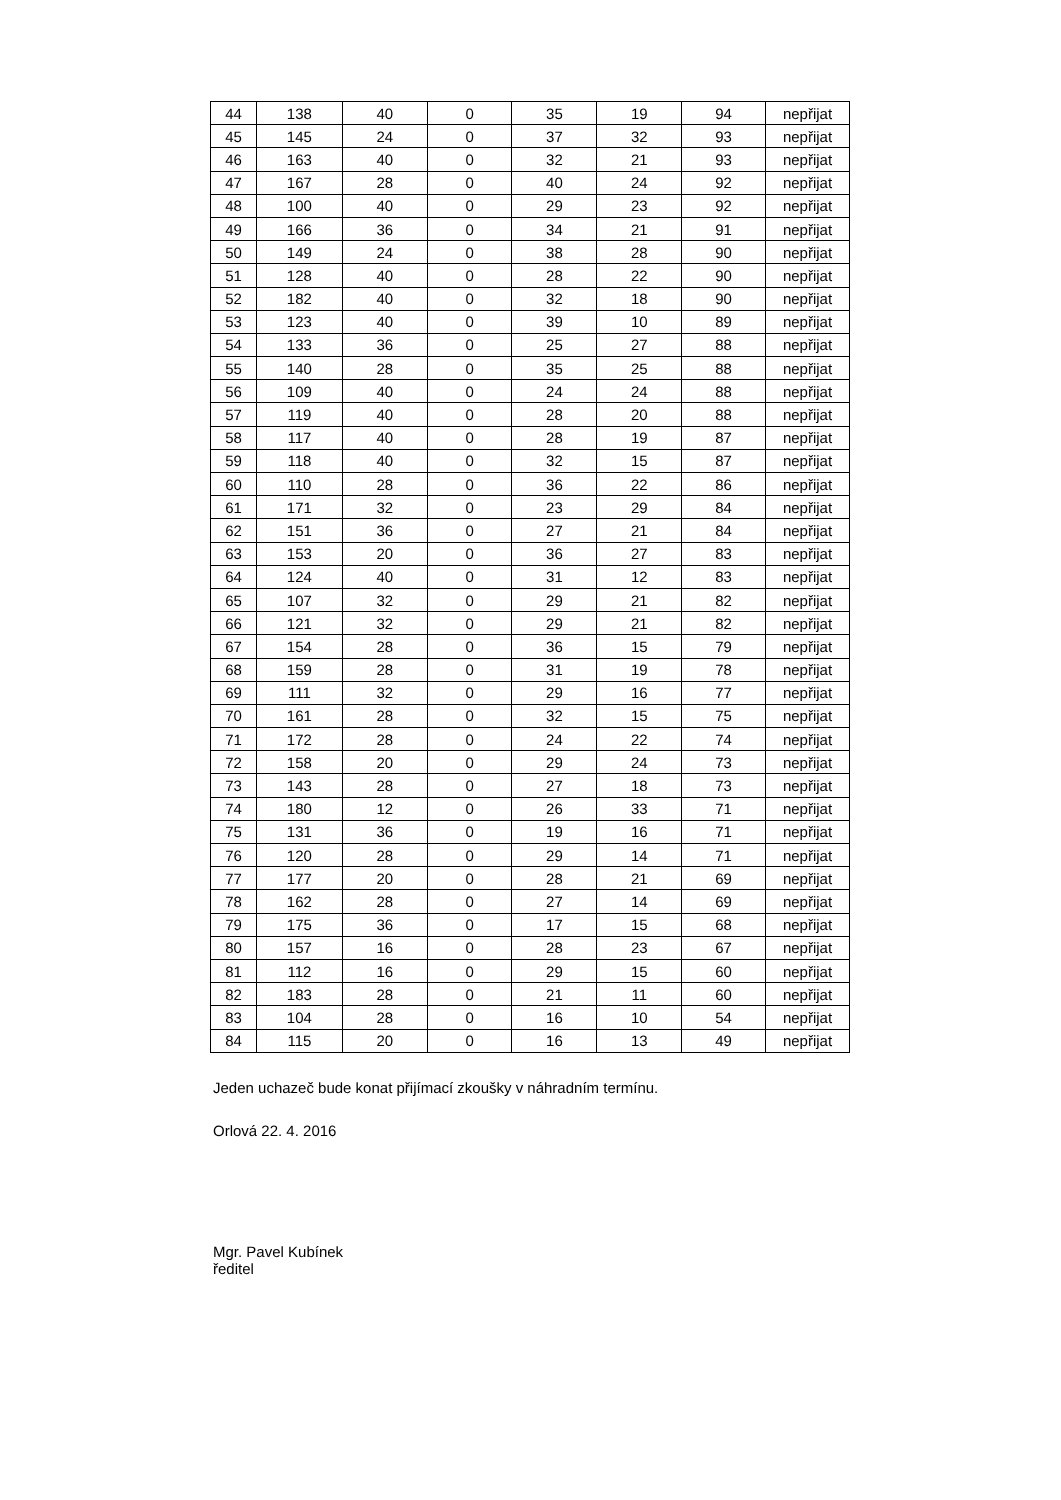| 44 | 138 | 40 | 0 | 35 | 19 | 94 | nepřijat |
| 45 | 145 | 24 | 0 | 37 | 32 | 93 | nepřijat |
| 46 | 163 | 40 | 0 | 32 | 21 | 93 | nepřijat |
| 47 | 167 | 28 | 0 | 40 | 24 | 92 | nepřijat |
| 48 | 100 | 40 | 0 | 29 | 23 | 92 | nepřijat |
| 49 | 166 | 36 | 0 | 34 | 21 | 91 | nepřijat |
| 50 | 149 | 24 | 0 | 38 | 28 | 90 | nepřijat |
| 51 | 128 | 40 | 0 | 28 | 22 | 90 | nepřijat |
| 52 | 182 | 40 | 0 | 32 | 18 | 90 | nepřijat |
| 53 | 123 | 40 | 0 | 39 | 10 | 89 | nepřijat |
| 54 | 133 | 36 | 0 | 25 | 27 | 88 | nepřijat |
| 55 | 140 | 28 | 0 | 35 | 25 | 88 | nepřijat |
| 56 | 109 | 40 | 0 | 24 | 24 | 88 | nepřijat |
| 57 | 119 | 40 | 0 | 28 | 20 | 88 | nepřijat |
| 58 | 117 | 40 | 0 | 28 | 19 | 87 | nepřijat |
| 59 | 118 | 40 | 0 | 32 | 15 | 87 | nepřijat |
| 60 | 110 | 28 | 0 | 36 | 22 | 86 | nepřijat |
| 61 | 171 | 32 | 0 | 23 | 29 | 84 | nepřijat |
| 62 | 151 | 36 | 0 | 27 | 21 | 84 | nepřijat |
| 63 | 153 | 20 | 0 | 36 | 27 | 83 | nepřijat |
| 64 | 124 | 40 | 0 | 31 | 12 | 83 | nepřijat |
| 65 | 107 | 32 | 0 | 29 | 21 | 82 | nepřijat |
| 66 | 121 | 32 | 0 | 29 | 21 | 82 | nepřijat |
| 67 | 154 | 28 | 0 | 36 | 15 | 79 | nepřijat |
| 68 | 159 | 28 | 0 | 31 | 19 | 78 | nepřijat |
| 69 | 111 | 32 | 0 | 29 | 16 | 77 | nepřijat |
| 70 | 161 | 28 | 0 | 32 | 15 | 75 | nepřijat |
| 71 | 172 | 28 | 0 | 24 | 22 | 74 | nepřijat |
| 72 | 158 | 20 | 0 | 29 | 24 | 73 | nepřijat |
| 73 | 143 | 28 | 0 | 27 | 18 | 73 | nepřijat |
| 74 | 180 | 12 | 0 | 26 | 33 | 71 | nepřijat |
| 75 | 131 | 36 | 0 | 19 | 16 | 71 | nepřijat |
| 76 | 120 | 28 | 0 | 29 | 14 | 71 | nepřijat |
| 77 | 177 | 20 | 0 | 28 | 21 | 69 | nepřijat |
| 78 | 162 | 28 | 0 | 27 | 14 | 69 | nepřijat |
| 79 | 175 | 36 | 0 | 17 | 15 | 68 | nepřijat |
| 80 | 157 | 16 | 0 | 28 | 23 | 67 | nepřijat |
| 81 | 112 | 16 | 0 | 29 | 15 | 60 | nepřijat |
| 82 | 183 | 28 | 0 | 21 | 11 | 60 | nepřijat |
| 83 | 104 | 28 | 0 | 16 | 10 | 54 | nepřijat |
| 84 | 115 | 20 | 0 | 16 | 13 | 49 | nepřijat |
Jeden uchazeč bude konat přijímací zkoušky v náhradním termínu.
Orlová 22. 4. 2016
Mgr. Pavel Kubínek
ředitel